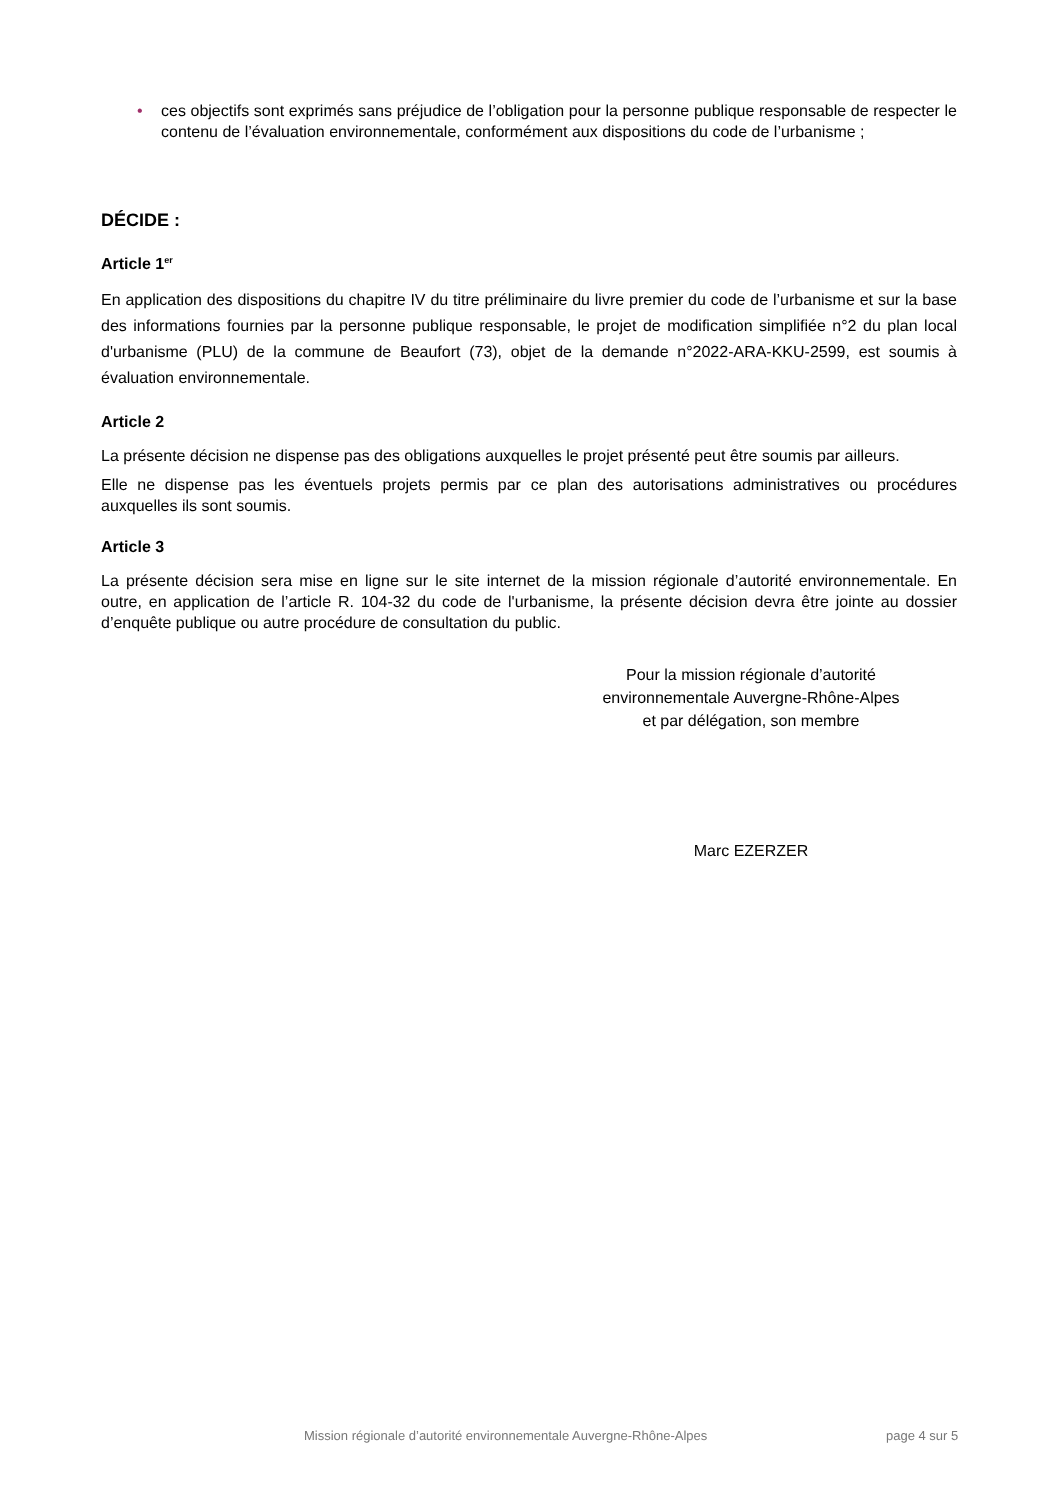• ces objectifs sont exprimés sans préjudice de l’obligation pour la personne publique responsable de respecter le contenu de l’évaluation environnementale, conformément aux dispositions du code de l’urbanisme ;
DÉCIDE :
Article 1<sup>er</sup>
En application des dispositions du chapitre IV du titre préliminaire du livre premier du code de l’urbanisme et sur la base des informations fournies par la personne publique responsable, le projet de modification simplifiée n°2 du plan local d'urbanisme (PLU) de la commune de Beaufort (73), objet de la demande n°2022-ARA-KKU-2599, est soumis à évaluation environnementale.
Article 2
La présente décision ne dispense pas des obligations auxquelles le projet présenté peut être soumis par ailleurs.
Elle ne dispense pas les éventuels projets permis par ce plan des autorisations administratives ou procédures auxquelles ils sont soumis.
Article 3
La présente décision sera mise en ligne sur le site internet de la mission régionale d’autorité environnementale. En outre, en application de l’article R. 104-32 du code de l'urbanisme, la présente décision devra être jointe au dossier d’enquête publique ou autre procédure de consultation du public.
Pour la mission régionale d’autorité environnementale Auvergne-Rhône-Alpes et par délégation, son membre
Marc EZERZER
Mission régionale d’autorité environnementale Auvergne-Rhône-Alpes page 4 sur 5